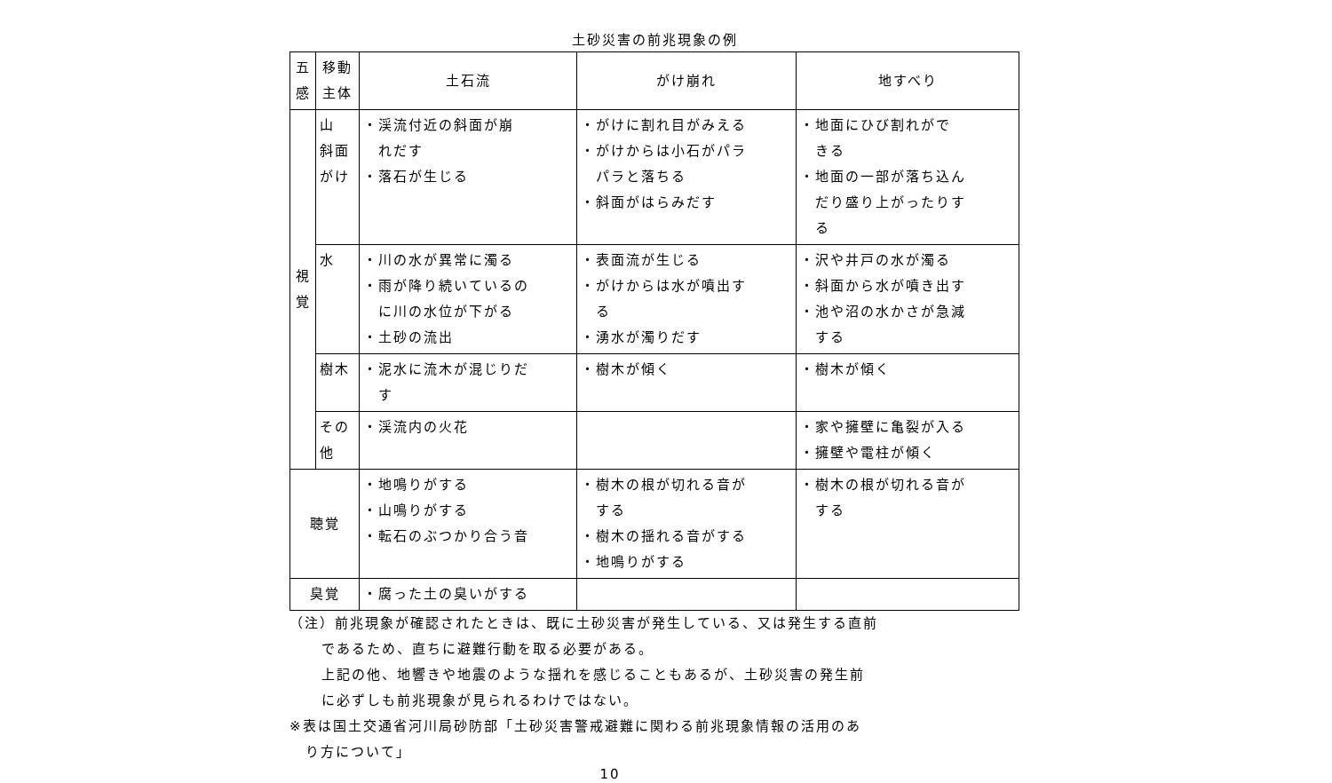土砂災害の前兆現象の例
| 五感 | 移動主体 | 土石流 | がけ崩れ | 地すべり |
| --- | --- | --- | --- | --- |
| 視覚 | 山 斜面 がけ | ・渓流付近の斜面が崩 れだす ・落石が生じる | ・がけに割れ目がみえる ・がけからは小石がパラ パラと落ちる ・斜面がはらみだす | ・地面にひび割れがで きる ・地面の一部が落ち込ん だり盛り上がったりす る |
| | 水 | ・川の水が異常に濁る ・雨が降り続いているの に川の水位が下がる ・土砂の流出 | ・表面流が生じる ・がけからは水が噴出す る ・湧水が濁りだす | ・沢や井戸の水が濁る ・斜面から水が噴き出す ・池や沼の水かさが急減 する |
| | 樹木 | ・泥水に流木が混じりだ す | ・樹木が傾く | ・樹木が傾く |
| | その他 | ・渓流内の火花 | | ・家や擁壁に亀裂が入る ・擁壁や電柱が傾く |
| 聴覚 | | ・地鳴りがする ・山鳴りがする ・転石のぶつかり合う音 | ・樹木の根が切れる音が する ・樹木の揺れる音がする ・地鳴りがする | ・樹木の根が切れる音が する |
| 臭覚 | | ・腐った土の臭いがする | | |
（注）前兆現象が確認されたときは、既に土砂災害が発生している、又は発生する直前
であるため、直ちに避難行動を取る必要がある。
上記の他、地響きや地震のような揺れを感じることもあるが、土砂災害の発生前
に必ずしも前兆現象が見られるわけではない。
※表は国土交通省河川局砂防部「土砂災害警戒避難に関わる前兆現象情報の活用のあ
り方について」
10